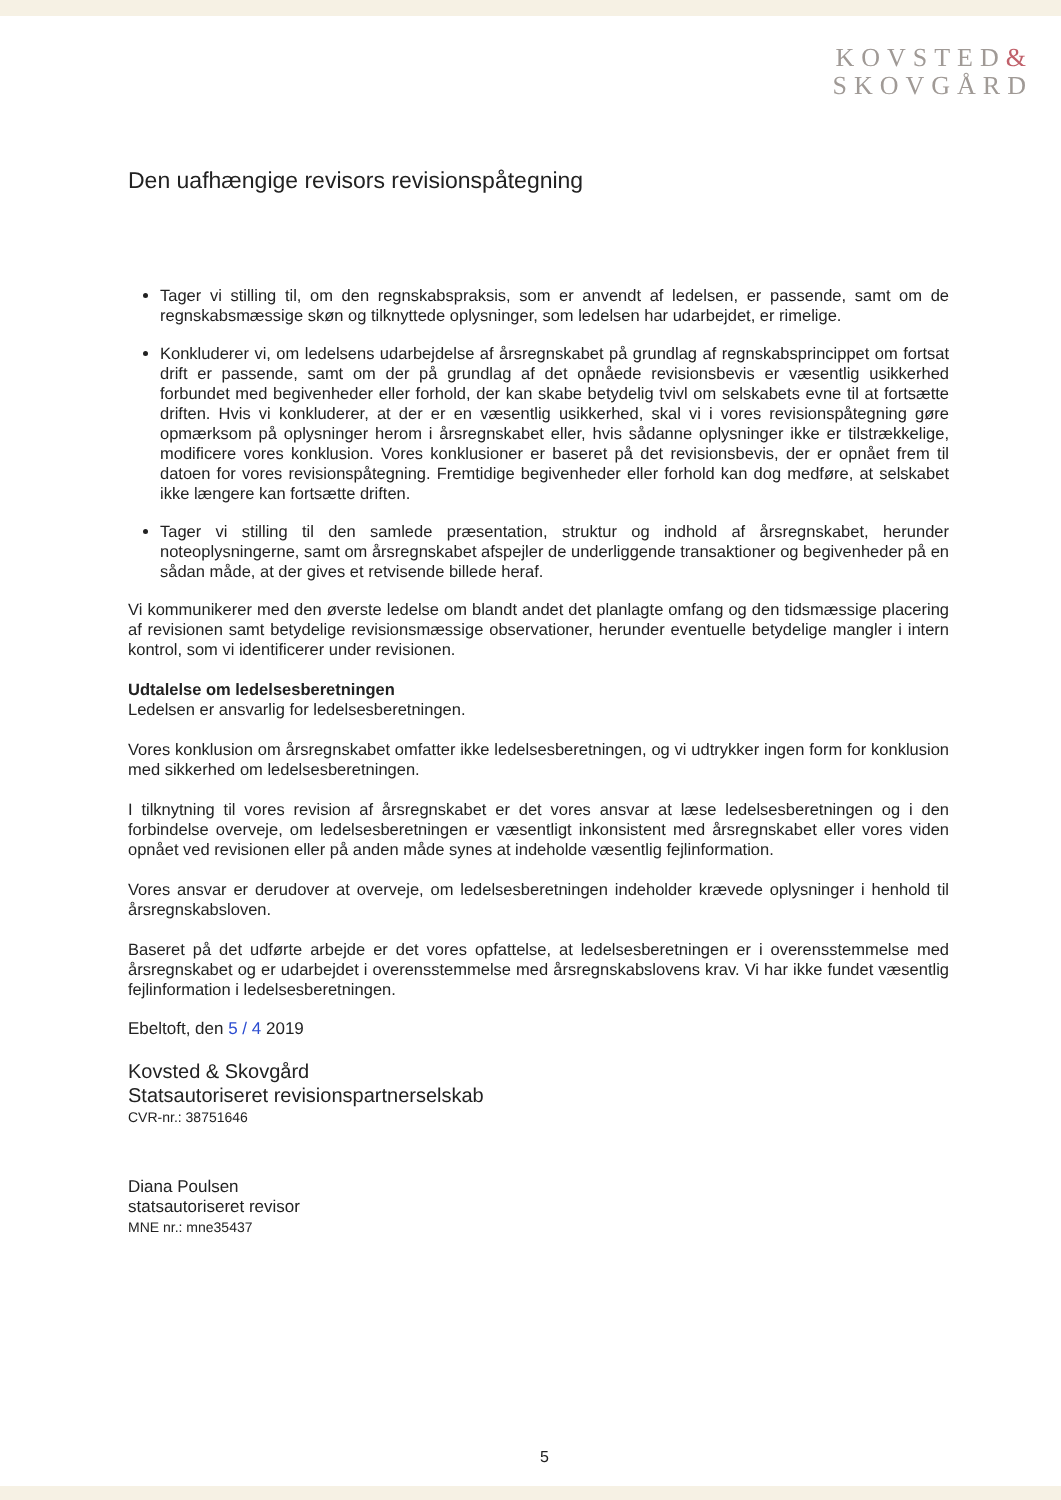KOVSTED&
SKOVGÅRD
Den uafhængige revisors revisionspåtegning
Tager vi stilling til, om den regnskabspraksis, som er anvendt af ledelsen, er passende, samt om de regnskabsmæssige skøn og tilknyttede oplysninger, som ledelsen har udarbejdet, er rimelige.
Konkluderer vi, om ledelsens udarbejdelse af årsregnskabet på grundlag af regnskabsprincippet om fortsat drift er passende, samt om der på grundlag af det opnåede revisionsbevis er væsentlig usikkerhed forbundet med begivenheder eller forhold, der kan skabe betydelig tvivl om selskabets evne til at fortsætte driften. Hvis vi konkluderer, at der er en væsentlig usikkerhed, skal vi i vores revisionspåtegning gøre opmærksom på oplysninger herom i årsregnskabet eller, hvis sådanne oplysninger ikke er tilstrækkelige, modificere vores konklusion. Vores konklusioner er baseret på det revisionsbevis, der er opnået frem til datoen for vores revisionspåtegning. Fremtidige begivenheder eller forhold kan dog medføre, at selskabet ikke længere kan fortsætte driften.
Tager vi stilling til den samlede præsentation, struktur og indhold af årsregnskabet, herunder noteoplysningerne, samt om årsregnskabet afspejler de underliggende transaktioner og begivenheder på en sådan måde, at der gives et retvisende billede heraf.
Vi kommunikerer med den øverste ledelse om blandt andet det planlagte omfang og den tidsmæssige placering af revisionen samt betydelige revisionsmæssige observationer, herunder eventuelle betydelige mangler i intern kontrol, som vi identificerer under revisionen.
Udtalelse om ledelsesberetningen
Ledelsen er ansvarlig for ledelsesberetningen.
Vores konklusion om årsregnskabet omfatter ikke ledelsesberetningen, og vi udtrykker ingen form for konklusion med sikkerhed om ledelsesberetningen.
I tilknytning til vores revision af årsregnskabet er det vores ansvar at læse ledelsesberetningen og i den forbindelse overveje, om ledelsesberetningen er væsentligt inkonsistent med årsregnskabet eller vores viden opnået ved revisionen eller på anden måde synes at indeholde væsentlig fejlinformation.
Vores ansvar er derudover at overveje, om ledelsesberetningen indeholder krævede oplysninger i henhold til årsregnskabsloven.
Baseret på det udførte arbejde er det vores opfattelse, at ledelsesberetningen er i overensstemmelse med årsregnskabet og er udarbejdet i overensstemmelse med årsregnskabslovens krav. Vi har ikke fundet væsentlig fejlinformation i ledelsesberetningen.
Ebeltoft, den 5 / 4 2019
Kovsted & Skovgård
Statsautoriseret revisionspartnerselskab
CVR-nr.: 38751646
Diana Poulsen
statsautoriseret revisor
MNE nr.: mne35437
5